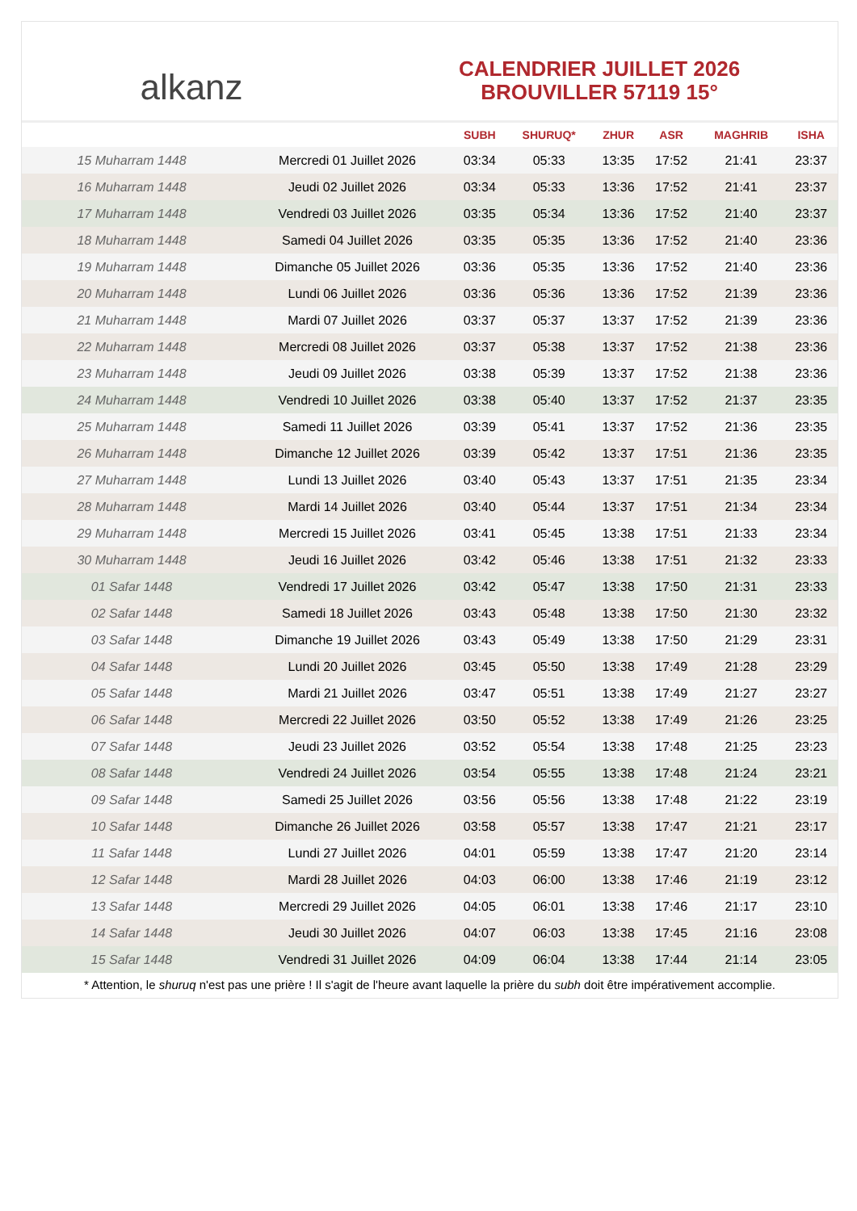alkanz
CALENDRIER JUILLET 2026
BROUVILLER 57119 15°
| | | SUBH | SHURUQ* | ZHUR | ASR | MAGHRIB | ISHA |
| --- | --- | --- | --- | --- | --- | --- | --- |
| 15 Muharram 1448 | Mercredi 01 Juillet 2026 | 03:34 | 05:33 | 13:35 | 17:52 | 21:41 | 23:37 |
| 16 Muharram 1448 | Jeudi 02 Juillet 2026 | 03:34 | 05:33 | 13:36 | 17:52 | 21:41 | 23:37 |
| 17 Muharram 1448 | Vendredi 03 Juillet 2026 | 03:35 | 05:34 | 13:36 | 17:52 | 21:40 | 23:37 |
| 18 Muharram 1448 | Samedi 04 Juillet 2026 | 03:35 | 05:35 | 13:36 | 17:52 | 21:40 | 23:36 |
| 19 Muharram 1448 | Dimanche 05 Juillet 2026 | 03:36 | 05:35 | 13:36 | 17:52 | 21:40 | 23:36 |
| 20 Muharram 1448 | Lundi 06 Juillet 2026 | 03:36 | 05:36 | 13:36 | 17:52 | 21:39 | 23:36 |
| 21 Muharram 1448 | Mardi 07 Juillet 2026 | 03:37 | 05:37 | 13:37 | 17:52 | 21:39 | 23:36 |
| 22 Muharram 1448 | Mercredi 08 Juillet 2026 | 03:37 | 05:38 | 13:37 | 17:52 | 21:38 | 23:36 |
| 23 Muharram 1448 | Jeudi 09 Juillet 2026 | 03:38 | 05:39 | 13:37 | 17:52 | 21:38 | 23:36 |
| 24 Muharram 1448 | Vendredi 10 Juillet 2026 | 03:38 | 05:40 | 13:37 | 17:52 | 21:37 | 23:35 |
| 25 Muharram 1448 | Samedi 11 Juillet 2026 | 03:39 | 05:41 | 13:37 | 17:52 | 21:36 | 23:35 |
| 26 Muharram 1448 | Dimanche 12 Juillet 2026 | 03:39 | 05:42 | 13:37 | 17:51 | 21:36 | 23:35 |
| 27 Muharram 1448 | Lundi 13 Juillet 2026 | 03:40 | 05:43 | 13:37 | 17:51 | 21:35 | 23:34 |
| 28 Muharram 1448 | Mardi 14 Juillet 2026 | 03:40 | 05:44 | 13:37 | 17:51 | 21:34 | 23:34 |
| 29 Muharram 1448 | Mercredi 15 Juillet 2026 | 03:41 | 05:45 | 13:38 | 17:51 | 21:33 | 23:34 |
| 30 Muharram 1448 | Jeudi 16 Juillet 2026 | 03:42 | 05:46 | 13:38 | 17:51 | 21:32 | 23:33 |
| 01 Safar 1448 | Vendredi 17 Juillet 2026 | 03:42 | 05:47 | 13:38 | 17:50 | 21:31 | 23:33 |
| 02 Safar 1448 | Samedi 18 Juillet 2026 | 03:43 | 05:48 | 13:38 | 17:50 | 21:30 | 23:32 |
| 03 Safar 1448 | Dimanche 19 Juillet 2026 | 03:43 | 05:49 | 13:38 | 17:50 | 21:29 | 23:31 |
| 04 Safar 1448 | Lundi 20 Juillet 2026 | 03:45 | 05:50 | 13:38 | 17:49 | 21:28 | 23:29 |
| 05 Safar 1448 | Mardi 21 Juillet 2026 | 03:47 | 05:51 | 13:38 | 17:49 | 21:27 | 23:27 |
| 06 Safar 1448 | Mercredi 22 Juillet 2026 | 03:50 | 05:52 | 13:38 | 17:49 | 21:26 | 23:25 |
| 07 Safar 1448 | Jeudi 23 Juillet 2026 | 03:52 | 05:54 | 13:38 | 17:48 | 21:25 | 23:23 |
| 08 Safar 1448 | Vendredi 24 Juillet 2026 | 03:54 | 05:55 | 13:38 | 17:48 | 21:24 | 23:21 |
| 09 Safar 1448 | Samedi 25 Juillet 2026 | 03:56 | 05:56 | 13:38 | 17:48 | 21:22 | 23:19 |
| 10 Safar 1448 | Dimanche 26 Juillet 2026 | 03:58 | 05:57 | 13:38 | 17:47 | 21:21 | 23:17 |
| 11 Safar 1448 | Lundi 27 Juillet 2026 | 04:01 | 05:59 | 13:38 | 17:47 | 21:20 | 23:14 |
| 12 Safar 1448 | Mardi 28 Juillet 2026 | 04:03 | 06:00 | 13:38 | 17:46 | 21:19 | 23:12 |
| 13 Safar 1448 | Mercredi 29 Juillet 2026 | 04:05 | 06:01 | 13:38 | 17:46 | 21:17 | 23:10 |
| 14 Safar 1448 | Jeudi 30 Juillet 2026 | 04:07 | 06:03 | 13:38 | 17:45 | 21:16 | 23:08 |
| 15 Safar 1448 | Vendredi 31 Juillet 2026 | 04:09 | 06:04 | 13:38 | 17:44 | 21:14 | 23:05 |
* Attention, le shuruq n'est pas une prière ! Il s'agit de l'heure avant laquelle la prière du subh doit être impérativement accomplie.